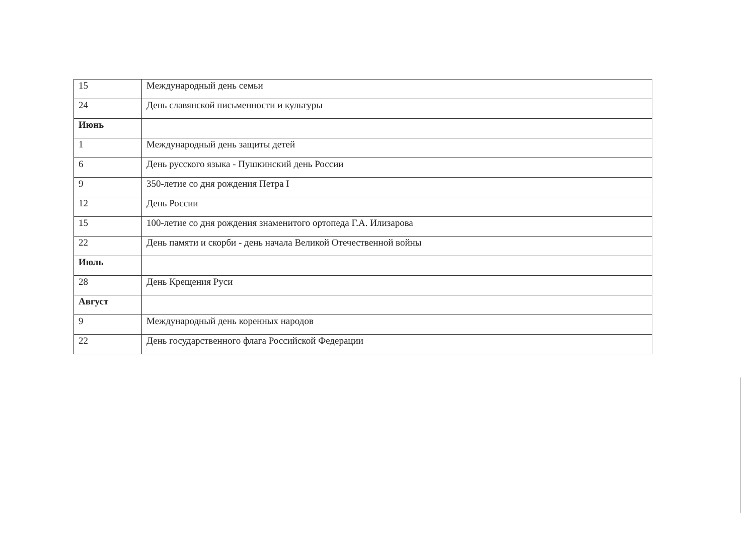| 15 | Международный день семьи |
| 24 | День славянской письменности и культуры |
| Июнь | |
| 1 | Международный день защиты детей |
| 6 | День русского языка - Пушкинский день России |
| 9 | 350-летие со дня рождения Петра I |
| 12 | День России |
| 15 | 100-летие со дня рождения знаменитого ортопеда Г.А. Илизарова |
| 22 | День памяти и скорби - день начала Великой Отечественной войны |
| Июль | |
| 28 | День Крещения Руси |
| Август | |
| 9 | Международный день коренных народов |
| 22 | День государственного флага Российской Федерации |